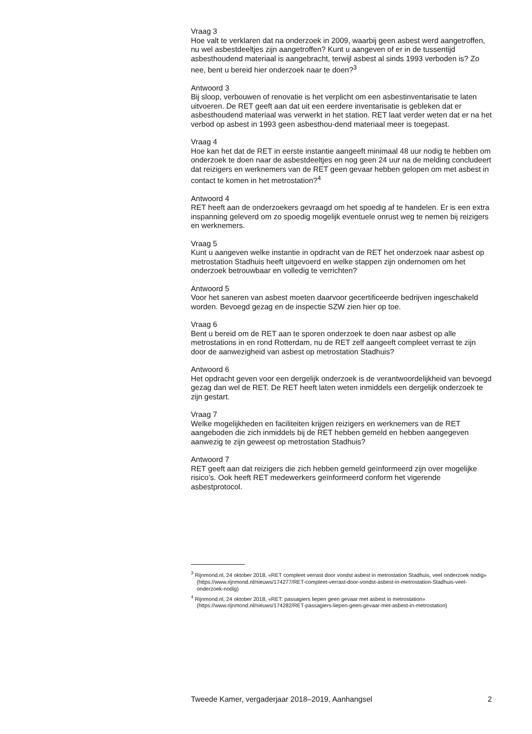Vraag 3
Hoe valt te verklaren dat na onderzoek in 2009, waarbij geen asbest werd aangetroffen, nu wel asbestdeeltjes zijn aangetroffen? Kunt u aangeven of er in de tussentijd asbesthoudend materiaal is aangebracht, terwijl asbest al sinds 1993 verboden is? Zo nee, bent u bereid hier onderzoek naar te doen?<sup>3</sup>
Antwoord 3
Bij sloop, verbouwen of renovatie is het verplicht om een asbestinventarisatie te laten uitvoeren. De RET geeft aan dat uit een eerdere inventarisatie is gebleken dat er asbesthoudend materiaal was verwerkt in het station. RET laat verder weten dat er na het verbod op asbest in 1993 geen asbesthou-dend materiaal meer is toegepast.
Vraag 4
Hoe kan het dat de RET in eerste instantie aangeeft minimaal 48 uur nodig te hebben om onderzoek te doen naar de asbestdeeltjes en nog geen 24 uur na de melding concludeert dat reizigers en werknemers van de RET geen gevaar hebben gelopen om met asbest in contact te komen in het metrostation?<sup>4</sup>
Antwoord 4
RET heeft aan de onderzoekers gevraagd om het spoedig af te handelen. Er is een extra inspanning geleverd om zo spoedig mogelijk eventuele onrust weg te nemen bij reizigers en werknemers.
Vraag 5
Kunt u aangeven welke instantie in opdracht van de RET het onderzoek naar asbest op metrostation Stadhuis heeft uitgevoerd en welke stappen zijn ondernomen om het onderzoek betrouwbaar en volledig te verrichten?
Antwoord 5
Voor het saneren van asbest moeten daarvoor gecertificeerde bedrijven ingeschakeld worden. Bevoegd gezag en de inspectie SZW zien hier op toe.
Vraag 6
Bent u bereid om de RET aan te sporen onderzoek te doen naar asbest op alle metrostations in en rond Rotterdam, nu de RET zelf aangeeft compleet verrast te zijn door de aanwezigheid van asbest op metrostation Stadhuis?
Antwoord 6
Het opdracht geven voor een dergelijk onderzoek is de verantwoordelijkheid van bevoegd gezag dan wel de RET. De RET heeft laten weten inmiddels een dergelijk onderzoek te zijn gestart.
Vraag 7
Welke mogelijkheden en faciliteiten krijgen reizigers en werknemers van de RET aangeboden die zich inmiddels bij de RET hebben gemeld en hebben aangegeven aanwezig te zijn geweest op metrostation Stadhuis?
Antwoord 7
RET geeft aan dat reizigers die zich hebben gemeld geïnformeerd zijn over mogelijke risico’s. Ook heeft RET medewerkers geïnformeerd conform het vigerende asbestprotocol.
<sup>3</sup> Rijnmond.nl, 24 oktober 2018, «RET compleet verrast door vondst asbest in metrostation Stadhuis, veel onderzoek nodig» (https://www.rijnmond.nl/nieuws/174277/RET-compleet-verrast-door-vondst-asbest-in-metrostation-Stadhuis-veel-onderzoek-nodig)
<sup>4</sup> Rijnmond.nl, 24 oktober 2018, «RET: passagiers liepen geen gevaar met asbest in metrostation» (https://www.rijnmond.nl/nieuws/174282/RET-passagiers-liepen-geen-gevaar-met-asbest-in-metrostation)
Tweede Kamer, vergaderjaar 2018–2019, Aanhangsel 2